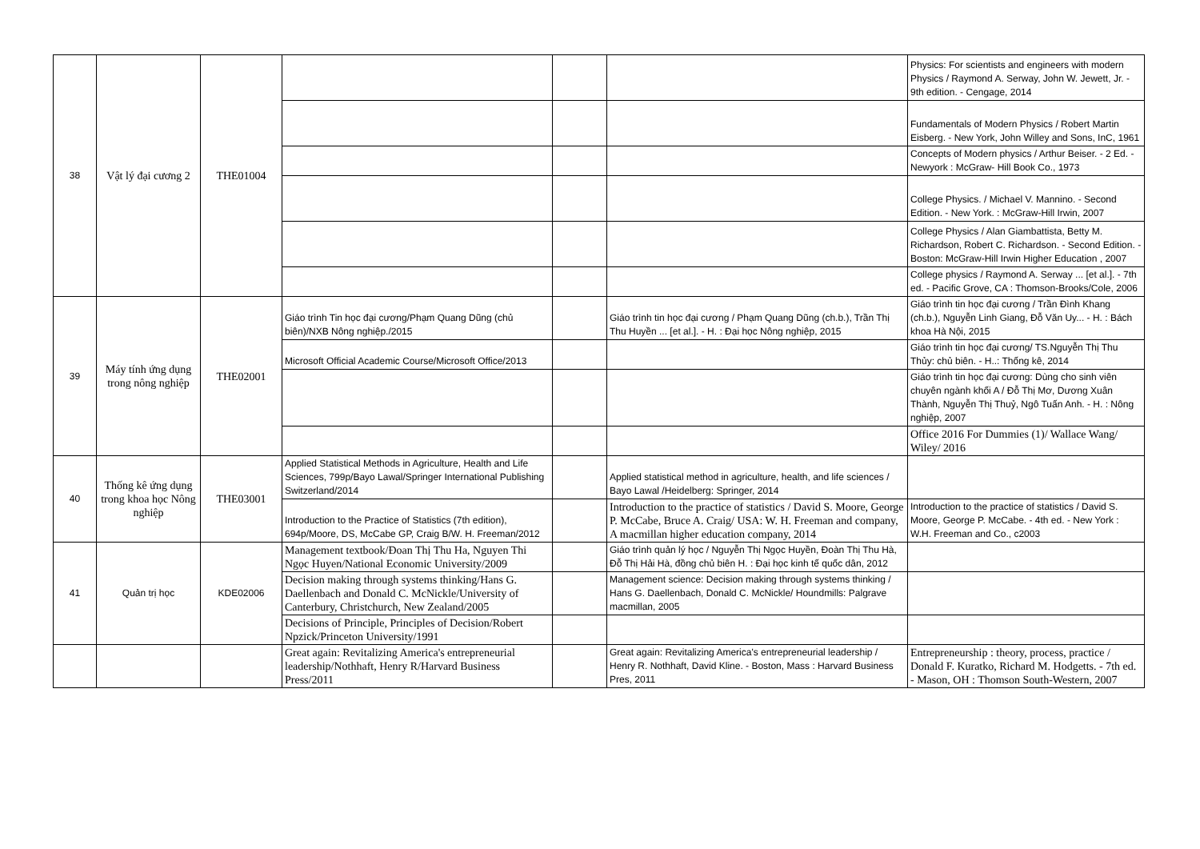| 38 | Vật lý đại cương 2 | THE01004 | | | | Physics: For scientists and engineers with modern Physics / Raymond A. Serway, John W. Jewett, Jr. - 9th edition. - Cengage, 2014 |
| | | | | | | Fundamentals of Modern Physics / Robert Martin Eisberg. - New York, John Willey and Sons, InC, 1961 |
| | | | | | | Concepts of Modern physics / Arthur Beiser. - 2 Ed. - Newyork : McGraw- Hill Book Co., 1973 |
| | | | | | | College Physics. / Michael V. Mannino. - Second Edition. - New York. : McGraw-Hill Irwin, 2007 |
| | | | | | | College Physics / Alan Giambattista, Betty M. Richardson, Robert C. Richardson. - Second Edition. - Boston: McGraw-Hill Irwin Higher Education , 2007 |
| | | | | | | College physics / Raymond A. Serway ... [et al.]. - 7th ed. - Pacific Grove, CA : Thomson-Brooks/Cole, 2006 |
| 39 | Máy tính ứng dụng trong nông nghiệp | THE02001 | Giáo trình Tin học đại cương/Phạm Quang Dũng (chủ biên)/NXB Nông nghiệp./2015 | | Giáo trình tin học đại cương / Phạm Quang Dũng (ch.b.), Trần Thị Thu Huyền ... [et al.]. - H. : Đại học Nông nghiệp, 2015 | Giáo trình tin học đại cương / Trần Đình Khang (ch.b.), Nguyễn Linh Giang, Đỗ Văn Uy... - H. : Bách khoa Hà Nội, 2015 |
| | | | Microsoft Official Academic Course/Microsoft Office/2013 | | | Giáo trình tin học đại cương/ TS.Nguyễn Thị Thu Thủy: chủ biên. - H..: Thống kê, 2014 |
| | | | | | | Giáo trình tin học đại cương: Dùng cho sinh viên chuyên ngành khối A / Đỗ Thị Mơ, Dương Xuân Thành, Nguyễn Thị Thuỷ, Ngô Tuấn Anh. - H. : Nông nghiệp, 2007 |
| | | | | | | Office 2016 For Dummies (1)/ Wallace Wang/ Wiley/ 2016 |
| 40 | Thống kê ứng dụng trong khoa học Nông nghiệp | THE03001 | Applied Statistical Methods in Agriculture, Health and Life Sciences, 799p/Bayo Lawal/Springer International Publishing Switzerland/2014 | | Applied statistical method in agriculture, health, and life sciences / Bayo Lawal /Heidelberg: Springer, 2014 | |
| | | | Introduction to the Practice of Statistics (7th edition), 694p/Moore, DS, McCabe GP, Craig B/W. H. Freeman/2012 | | Introduction to the practice of statistics / David S. Moore, George P. McCabe, Bruce A. Craig/ USA: W. H. Freeman and company, A macmillan higher education company, 2014 | Introduction to the practice of statistics / David S. Moore, George P. McCabe. - 4th ed. - New York : W.H. Freeman and Co., c2003 |
| 41 | Quản trị học | KDE02006 | Management textbook/Đoan Thị Thu Ha, Nguyen Thi Ngọc Huyen/National Economic University/2009 | | Giáo trình quản lý học / Nguyễn Thị Ngọc Huyền, Đoàn Thị Thu Hà, Đỗ Thị Hải Hà, đồng chủ biên H. : Đại học kinh tế quốc dân, 2012 | |
| | | | Decision making through systems thinking/Hans G. Daellenbach and Donald C. McNickle/University of Canterbury, Christchurch, New Zealand/2005 | | Management science: Decision making through systems thinking / Hans G. Daellenbach, Donald C. McNickle/ Houndmills: Palgrave macmillan, 2005 | |
| | | | Decisions of Principle, Principles of Decision/Robert Npzick/Princeton University/1991 | | | |
| | | | Great again: Revitalizing America's entrepreneurial leadership/Nothhaft, Henry R/Harvard Business Press/2011 | | Great again: Revitalizing America's entrepreneurial leadership / Henry R. Nothhaft, David Kline. - Boston, Mass : Harvard Business Pres, 2011 | Entrepreneurship : theory, process, practice / Donald F. Kuratko, Richard M. Hodgetts. - 7th ed. - Mason, OH : Thomson South-Western, 2007 |